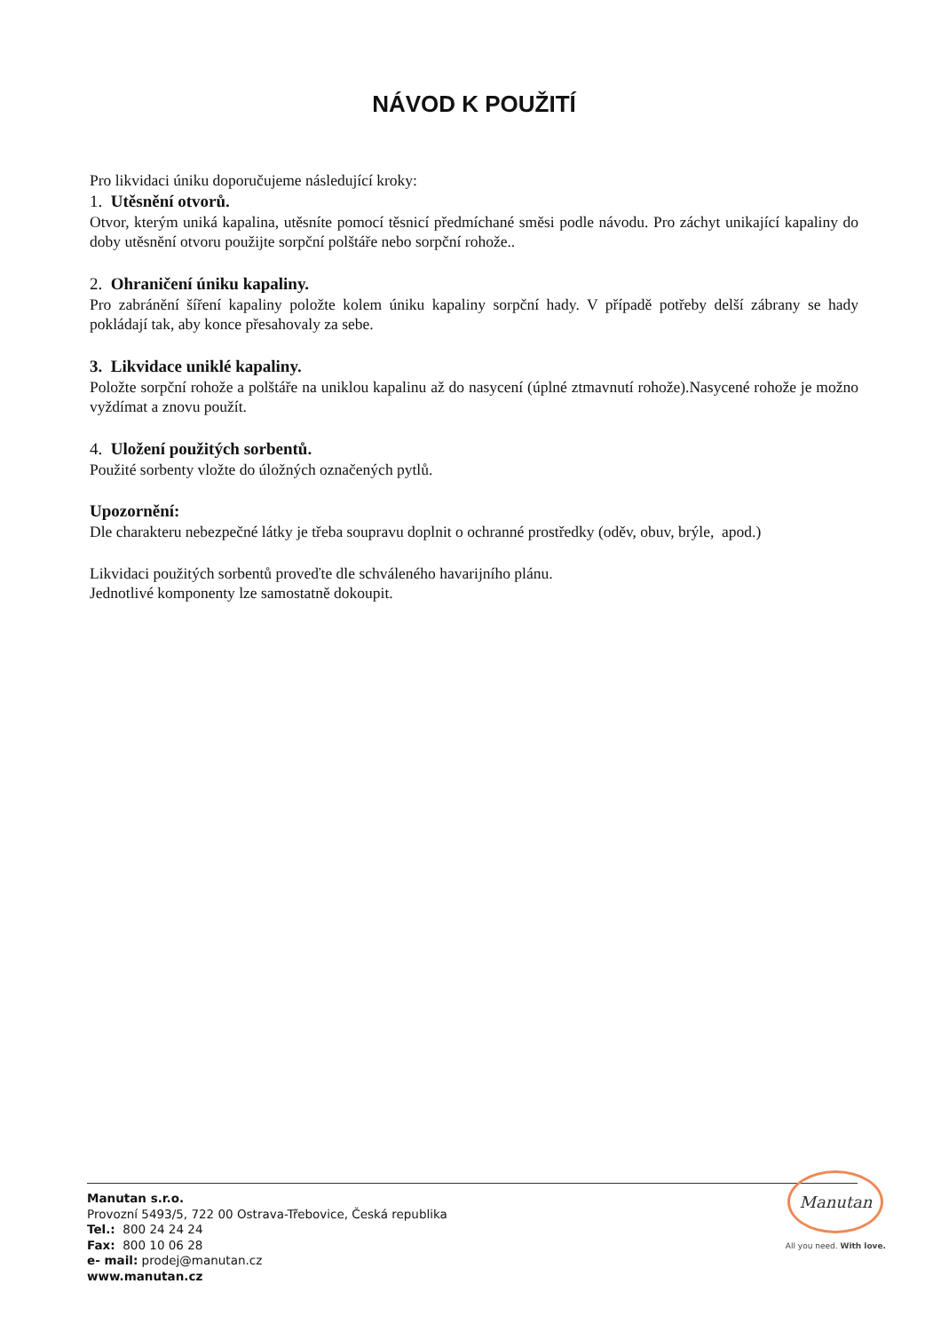NÁVOD K POUŽITÍ
Pro likvidaci úniku doporučujeme následující kroky:
1. Utěsnění otvorů.
Otvor, kterým uniká kapalina, utěsníte pomocí těsnicí předmíchané směsi podle návodu. Pro záchyt unikající kapaliny do doby utěsnění otvoru použijte sorpční polštáře nebo sorpční rohože..
2. Ohraničení úniku kapaliny.
Pro zabránění šíření kapaliny položte kolem úniku kapaliny sorpční hady. V případě potřeby delší zábrany se hady pokládají tak, aby konce přesahovaly za sebe.
3. Likvidace uniklé kapaliny.
Položte sorpční rohože a polštáře na uniklou kapalinu až do nasycení (úplné ztmavnutí rohože).Nasycené rohože je možno vyždímat a znovu použít.
4. Uložení použitých sorbentů.
Použité sorbenty vložte do úložných označených pytlů.
Upozornění:
Dle charakteru nebezpečné látky je třeba soupravu doplnit o ochranné prostředky (oděv, obuv, brýle, apod.)
Likvidaci použitých sorbentů proveďte dle schváleného havarijního plánu.
Jednotlivé komponenty lze samostatně dokoupit.
Manutan s.r.o.
Provozní 5493/5, 722 00 Ostrava-Třebovice, Česká republika
Tel.: 800 24 24 24
Fax: 800 10 06 28
e- mail: prodej@manutan.cz
www.manutan.cz
Manutan
All you need. With love.